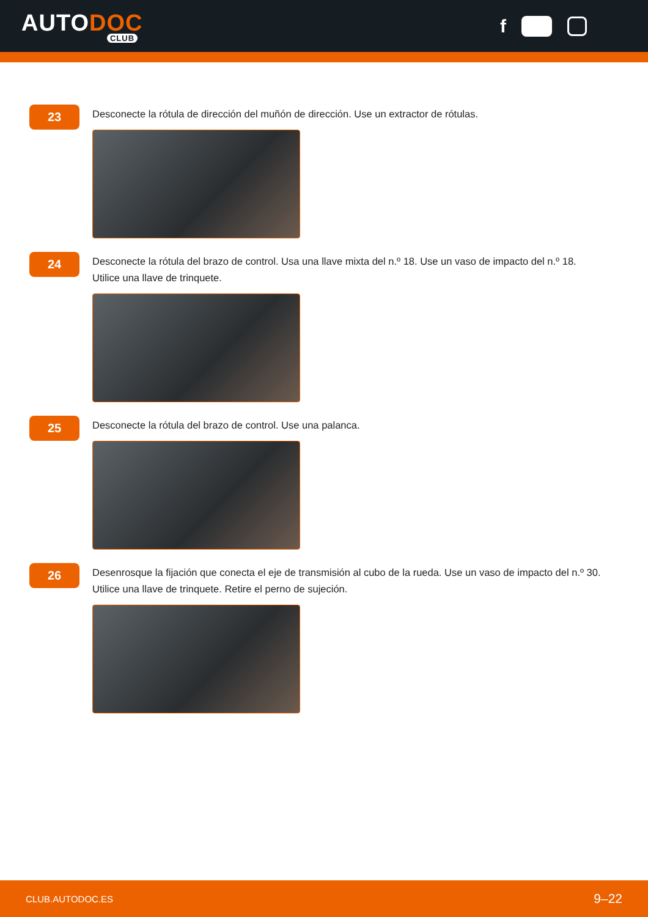AUTODOC
CLUB
f
23
Desconecte la rótula de dirección del muñón de dirección. Use un extractor de rótulas.
24
Desconecte la rótula del brazo de control. Usa una llave mixta del n.º 18. Use un vaso de impacto del n.º 18.
Utilice una llave de trinquete.
25
Desconecte la rótula del brazo de control. Use una palanca.
26
Desenrosque la fijación que conecta el eje de transmisión al cubo de la rueda. Use un vaso de impacto del n.º 30.
Utilice una llave de trinquete. Retire el perno de sujeción.
CLUB.AUTODOC.ES 9–22